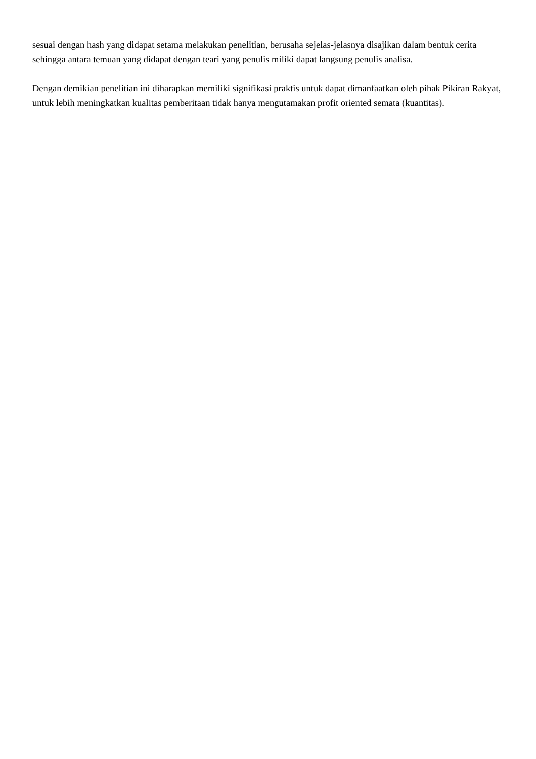sesuai dengan hash yang didapat setama melakukan penelitian, berusaha sejelas-jelasnya disajikan dalam bentuk cerita sehingga antara temuan yang didapat dengan teari yang penulis miliki dapat langsung penulis analisa.
Dengan demikian penelitian ini diharapkan memiliki signifikasi praktis untuk dapat dimanfaatkan oleh pihak Pikiran Rakyat, untuk lebih meningkatkan kualitas pemberitaan tidak hanya mengutamakan profit oriented semata (kuantitas).